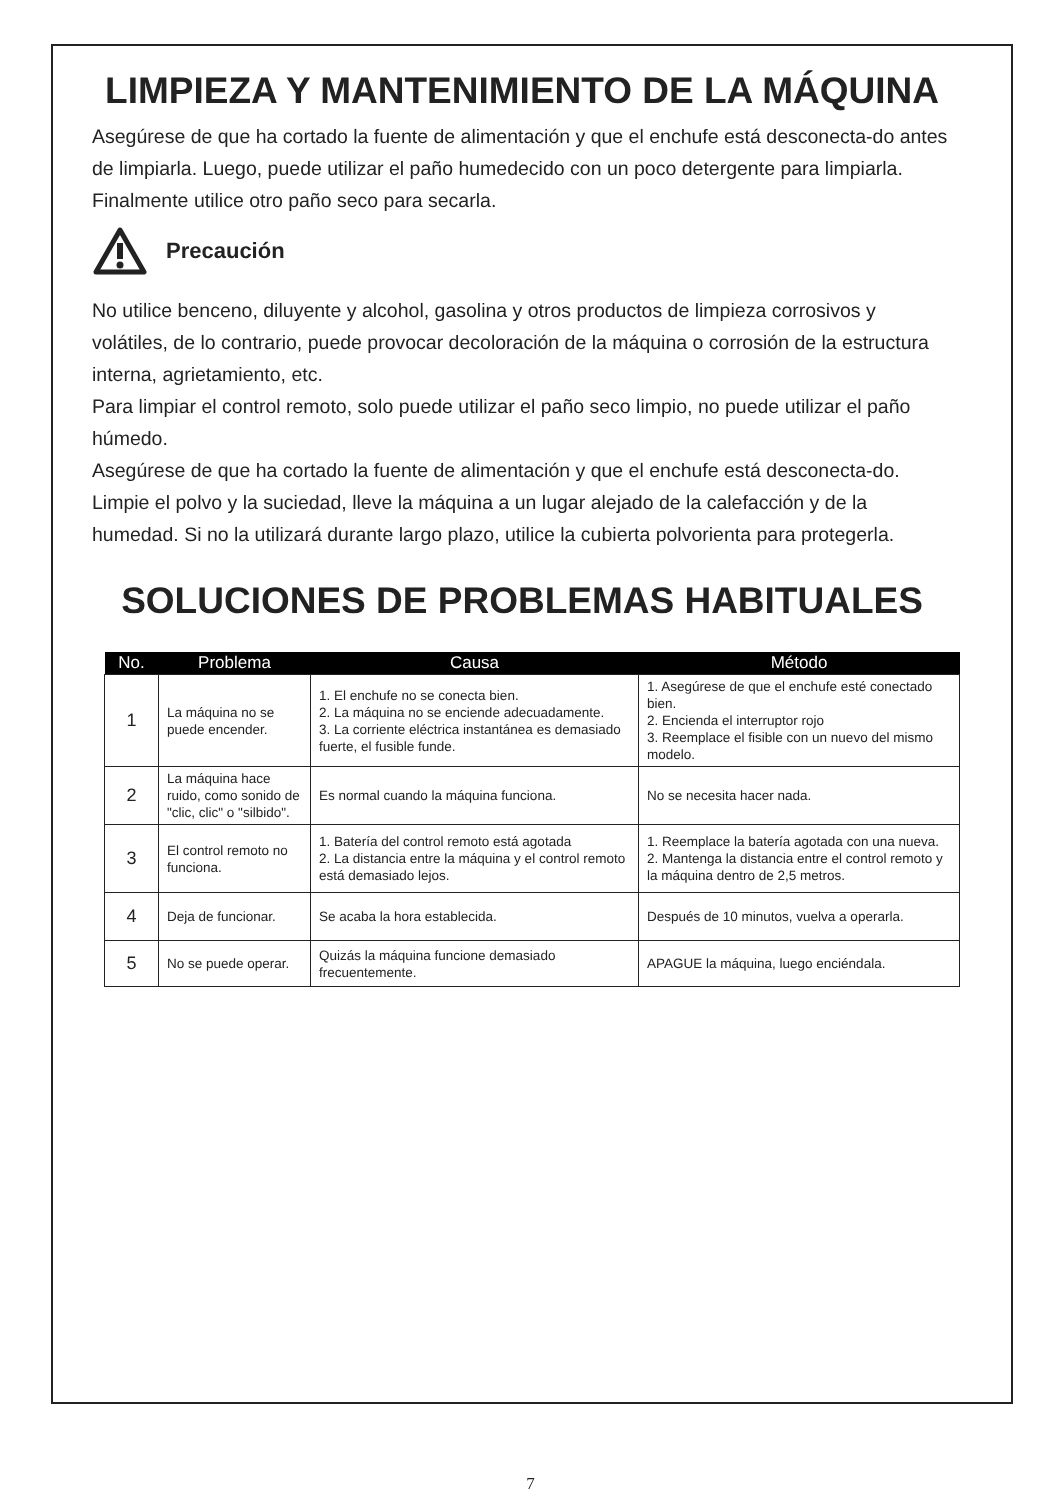LIMPIEZA Y MANTENIMIENTO DE LA MÁQUINA
Asegúrese de que ha cortado la fuente de alimentación y que el enchufe está desconecta-do antes de limpiarla. Luego, puede utilizar el paño humedecido con un poco detergente para limpiarla. Finalmente utilice otro paño seco para secarla.
Precaución
No utilice benceno, diluyente y alcohol, gasolina y otros productos de limpieza corrosivos y volátiles, de lo contrario, puede provocar decoloración de la máquina o corrosión de la estructura interna, agrietamiento, etc.
Para limpiar el control remoto, solo puede utilizar el paño seco limpio, no puede utilizar el paño húmedo.
Asegúrese de que ha cortado la fuente de alimentación y que el enchufe está desconecta-do. Limpie el polvo y la suciedad, lleve la máquina a un lugar alejado de la calefacción y de la humedad. Si no la utilizará durante largo plazo, utilice la cubierta polvorienta para protegerla.
SOLUCIONES DE PROBLEMAS HABITUALES
| No. | Problema | Causa | Método |
| --- | --- | --- | --- |
| 1 | La máquina no se puede encender. | 1. El enchufe no se conecta bien. 2. La máquina no se enciende adecuadamente. 3. La corriente eléctrica instantánea es demasiado fuerte, el fusible funde. | 1. Asegúrese de que el enchufe esté conectado bien. 2. Encienda el interruptor rojo 3. Reemplace el fisible con un nuevo del mismo modelo. |
| 2 | La máquina hace ruido, como sonido de "clic, clic" o "silbido". | Es normal cuando la máquina funciona. | No se necesita hacer nada. |
| 3 | El control remoto no funciona. | 1. Batería del control remoto está agotada 2. La distancia entre la máquina y el control remoto está demasiado lejos. | 1. Reemplace la batería agotada con una nueva. 2. Mantenga la distancia entre el control remoto y la máquina dentro de 2,5 metros. |
| 4 | Deja de funcionar. | Se acaba la hora establecida. | Después de 10 minutos, vuelva a operarla. |
| 5 | No se puede operar. | Quizás la máquina funcione demasiado frecuentemente. | APAGUE la máquina, luego enciéndala. |
7